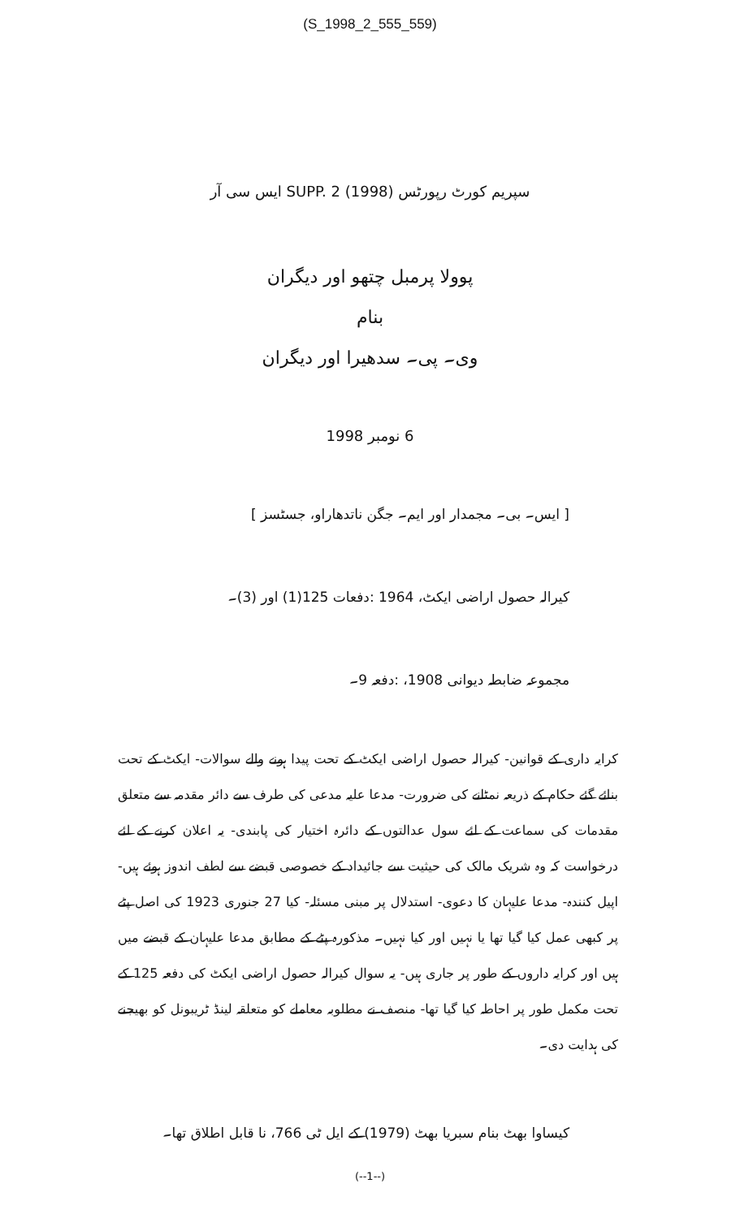(S_1998_2_555_559)
سپریم کورٹ رپورٹس (1998) SUPP. 2 ایس سی آر
پوولا پرمبل چتھو اور دیگران
بنام
وی۔ پی۔ سدھیرا اور دیگران
6 نومبر 1998
[ ایس۔ بی۔ مجمدار اور ایم۔ جگن ناتدھاراو، جسٹسز ]
کیرالہ حصول اراضی ایکٹ، 1964 :دفعات 125(1) اور (3)۔
مجموعہ ضابطہ دیوانی 1908، :دفعہ 9۔
کرایہ داری کے قوانین- کیرالہ حصول اراضی ایکٹ کے تحت پیدا ہونے والے سوالات- ایکٹ کے تحت بنائے گئے حکام کے ذریعہ نمٹانے کی ضرورت- مدعا علیہ مدعی کی طرف سے دائر مقدمہ سے متعلق مقدمات کی سماعت کے لئے سول عدالتوں کے دائرہ اختیار کی پابندی- یہ اعلان کرنے کے لئے درخواست کہ وہ شریک مالک کی حیثیت سے جائیداد کے خصوصی قبضے سے لطف اندوز ہوئے ہیں- اپیل کنندہ- مدعا علیہان کا دعوی- استدلال پر مبنی مسئلہ- کیا 27 جنوری 1923 کی اصل پٹے پر کبھی عمل کیا گیا تھا یا نہیں اور کیا نہیں۔ مذکورہ پٹے کے مطابق مدعا علیہان کے قبضے میں ہیں اور کرایہ داروں کے طور پر جاری ہیں- یہ سوال کیرالہ حصول اراضی ایکٹ کی دفعہ 125 کے تحت مکمل طور پر احاطہ کیا گیا تھا- منصف نے مطلوبہ معاملے کو متعلقہ لینڈ ٹریبونل کو بھیجنے کی ہدایت دی۔
کیساوا بھٹ بنام سبریا بھٹ (1979) کے ایل ٹی 766، نا قابل اطلاق تھا۔
(--1--)